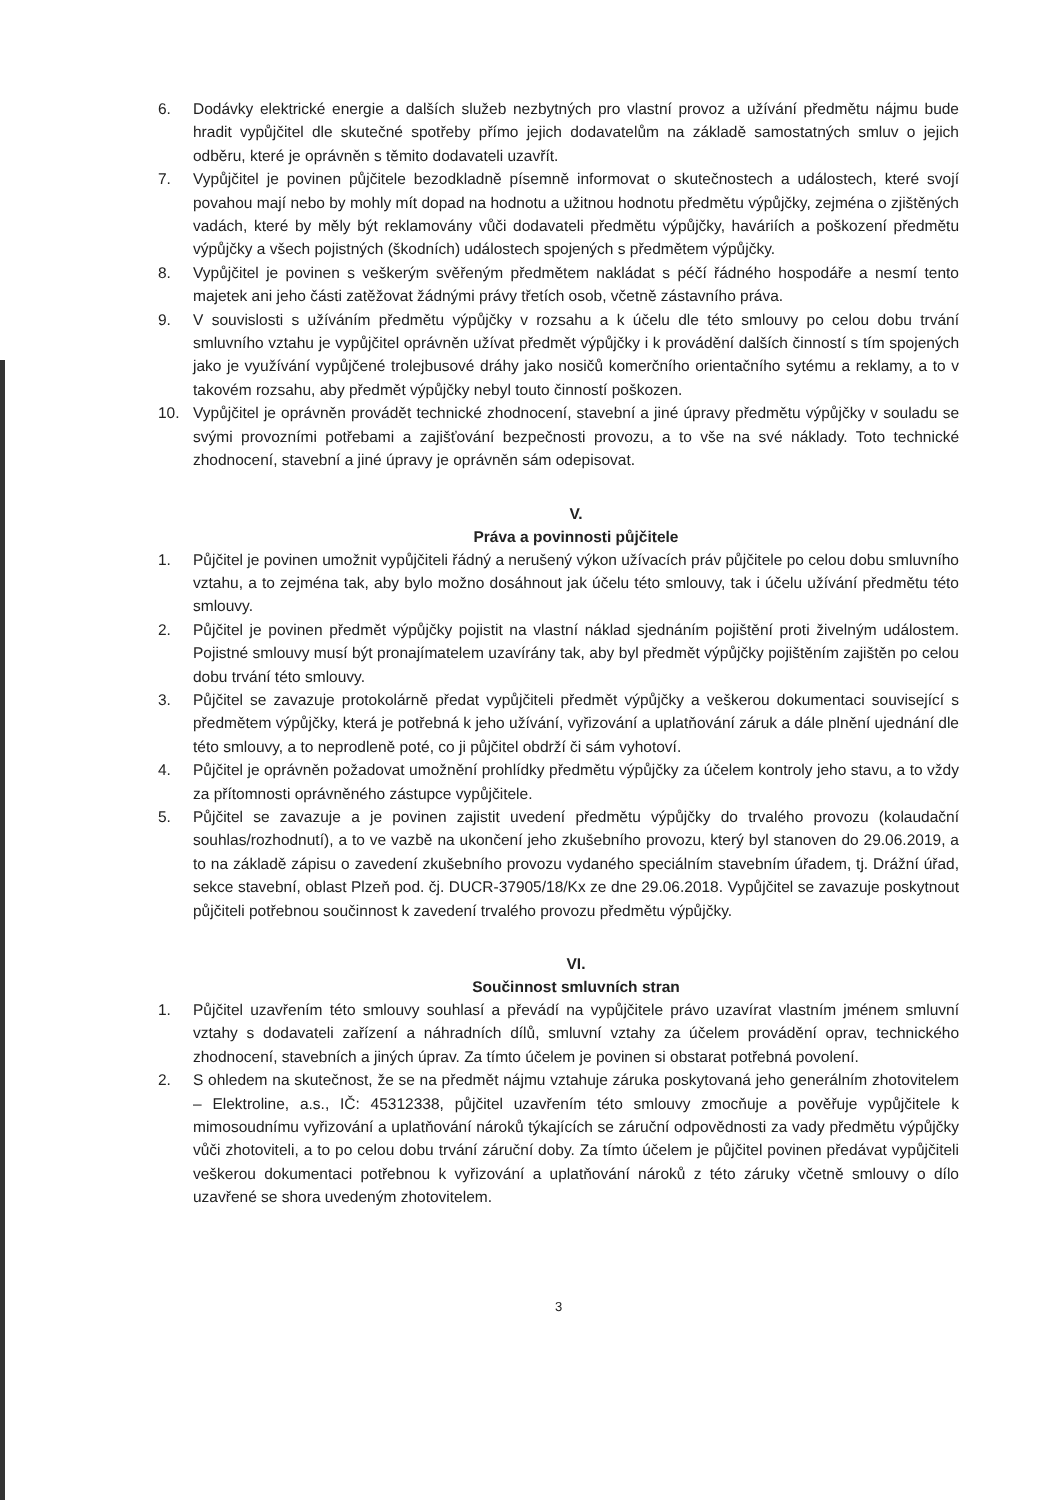6. Dodávky elektrické energie a dalších služeb nezbytných pro vlastní provoz a užívání předmětu nájmu bude hradit vypůjčitel dle skutečné spotřeby přímo jejich dodavatelům na základě samostatných smluv o jejich odběru, které je oprávněn s těmito dodavateli uzavřít.
7. Vypůjčitel je povinen půjčitele bezodkladně písemně informovat o skutečnostech a událostech, které svojí povahou mají nebo by mohly mít dopad na hodnotu a užitnou hodnotu předmětu výpůjčky, zejména o zjištěných vadách, které by měly být reklamovány vůči dodavateli předmětu výpůjčky, haváriích a poškození předmětu výpůjčky a všech pojistných (škodních) událostech spojených s předmětem výpůjčky.
8. Vypůjčitel je povinen s veškerým svěřeným předmětem nakládat s péčí řádného hospodáře a nesmí tento majetek ani jeho části zatěžovat žádnými právy třetích osob, včetně zástavního práva.
9. V souvislosti s užíváním předmětu výpůjčky v rozsahu a k účelu dle této smlouvy po celou dobu trvání smluvního vztahu je vypůjčitel oprávněn užívat předmět výpůjčky i k provádění dalších činností s tím spojených jako je využívání vypůjčené trolejbusové dráhy jako nosičů komerčního orientačního sytému a reklamy, a to v takovém rozsahu, aby předmět výpůjčky nebyl touto činností poškozen.
10. Vypůjčitel je oprávněn provádět technické zhodnocení, stavební a jiné úpravy předmětu výpůjčky v souladu se svými provozními potřebami a zajišťování bezpečnosti provozu, a to vše na své náklady. Toto technické zhodnocení, stavební a jiné úpravy je oprávněn sám odepisovat.
V.
Práva a povinnosti půjčitele
1. Půjčitel je povinen umožnit vypůjčiteli řádný a nerušený výkon užívacích práv půjčitele po celou dobu smluvního vztahu, a to zejména tak, aby bylo možno dosáhnout jak účelu této smlouvy, tak i účelu užívání předmětu této smlouvy.
2. Půjčitel je povinen předmět výpůjčky pojistit na vlastní náklad sjednáním pojištění proti živelným událostem. Pojistné smlouvy musí být pronajímatelem uzavírány tak, aby byl předmět výpůjčky pojištěním zajištěn po celou dobu trvání této smlouvy.
3. Půjčitel se zavazuje protokolárně předat vypůjčiteli předmět výpůjčky a veškerou dokumentaci související s předmětem výpůjčky, která je potřebná k jeho užívání, vyřizování a uplatňování záruk a dále plnění ujednání dle této smlouvy, a to neprodleně poté, co ji půjčitel obdrží či sám vyhotoví.
4. Půjčitel je oprávněn požadovat umožnění prohlídky předmětu výpůjčky za účelem kontroly jeho stavu, a to vždy za přítomnosti oprávněného zástupce vypůjčitele.
5. Půjčitel se zavazuje a je povinen zajistit uvedení předmětu výpůjčky do trvalého provozu (kolaudační souhlas/rozhodnutí), a to ve vazbě na ukončení jeho zkušebního provozu, který byl stanoven do 29.06.2019, a to na základě zápisu o zavedení zkušebního provozu vydaného speciálním stavebním úřadem, tj. Drážní úřad, sekce stavební, oblast Plzeň pod. čj. DUCR-37905/18/Kx ze dne 29.06.2018. Vypůjčitel se zavazuje poskytnout půjčiteli potřebnou součinnost k zavedení trvalého provozu předmětu výpůjčky.
VI.
Součinnost smluvních stran
1. Půjčitel uzavřením této smlouvy souhlasí a převádí na vypůjčitele právo uzavírat vlastním jménem smluvní vztahy s dodavateli zařízení a náhradních dílů, smluvní vztahy za účelem provádění oprav, technického zhodnocení, stavebních a jiných úprav. Za tímto účelem je povinen si obstarat potřebná povolení.
2. S ohledem na skutečnost, že se na předmět nájmu vztahuje záruka poskytovaná jeho generálním zhotovitelem – Elektroline, a.s., IČ: 45312338, půjčitel uzavřením této smlouvy zmocňuje a pověřuje vypůjčitele k mimosoudnímu vyřizování a uplatňování nároků týkajících se záruční odpovědnosti za vady předmětu výpůjčky vůči zhotoviteli, a to po celou dobu trvání záruční doby. Za tímto účelem je půjčitel povinen předávat vypůjčiteli veškerou dokumentaci potřebnou k vyřizování a uplatňování nároků z této záruky včetně smlouvy o dílo uzavřené se shora uvedeným zhotovitelem.
3